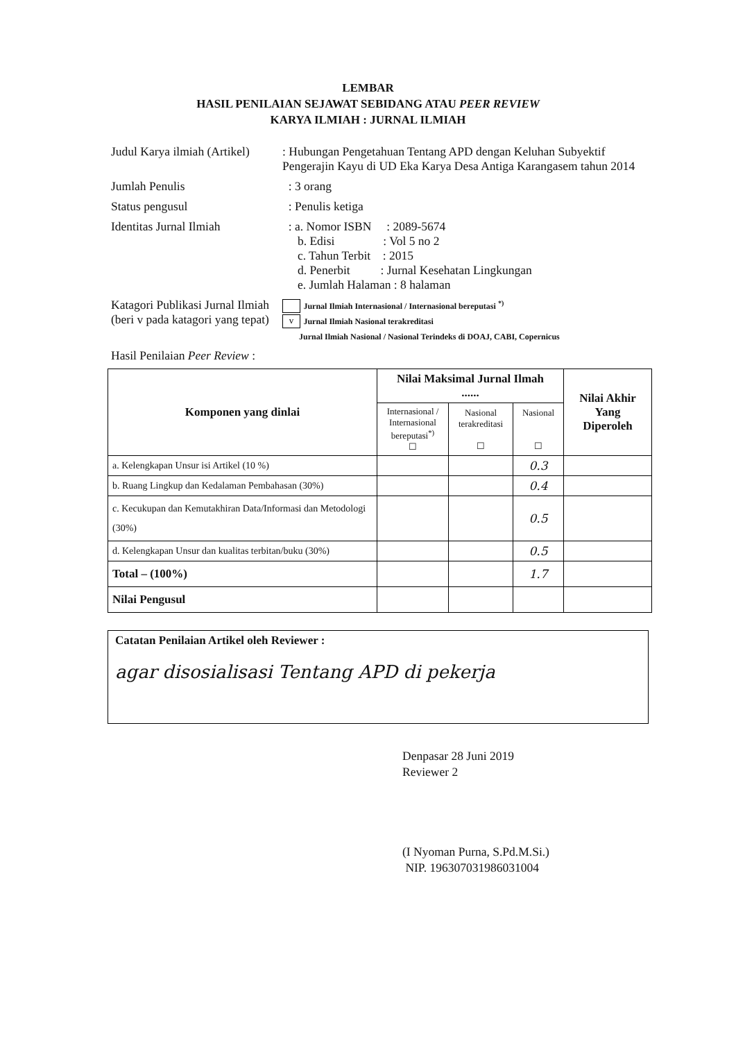LEMBAR
HASIL PENILAIAN SEJAWAT SEBIDANG ATAU PEER REVIEW
KARYA ILMIAH : JURNAL ILMIAH
| Judul Karya ilmiah (Artikel) | : Hubungan Pengetahuan Tentang APD dengan Keluhan Subyektif Pengerajin Kayu di UD Eka Karya Desa Antiga Karangasem tahun 2014 |
| Jumlah Penulis | : 3 orang |
| Status pengusul | : Penulis ketiga |
| Identitas Jurnal Ilmiah | : a. Nomor ISBN : 2089-5674 b. Edisi : Vol 5 no 2 c. Tahun Terbit : 2015 d. Penerbit : Jurnal Kesehatan Lingkungan e. Jumlah Halaman : 8 halaman |
| Katagori Publikasi Jurnal Ilmiah (beri v pada katagori yang tepat) | Jurnal Ilmiah Internasional / Internasional bereputasi <sup>*)</sup> v Jurnal Ilmiah Nasional terakreditasi Jurnal Ilmiah Nasional / Nasional Terindeks di DOAJ, CABI, Copernicus |
| Hasil Penilaian Peer Review : | |
| Komponen yang dinlai | Nilai Maksimal Jurnal Ilmah ...... | | | Nilai Akhir Yang Diperoleh |
| --- | --- | --- | --- | --- |
| | Internasional / Internasional bereputasi<sup>*)</sup> ☐ | Nasional terakreditasi ☐ | Nasional ☐ | |
| a. Kelengkapan Unsur isi Artikel (10 %) | | | 0.3 | |
| b. Ruang Lingkup dan Kedalaman Pembahasan (30%) | | | 0.4 | |
| c. Kecukupan dan Kemutakhiran Data/Informasi dan Metodologi (30%) | | | 0.5 | |
| d. Kelengkapan Unsur dan kualitas terbitan/buku (30%) | | | 0.5 | |
| Total – (100%) | | | 1.7 | |
| Nilai Pengusul | | | | |
Catatan Penilaian Artikel oleh Reviewer :
agar disosialisasi Tentang APD di pekerja
Denpasar 28 Juni 2019
Reviewer 2
(I Nyoman Purna, S.Pd.M.Si.)
NIP. 196307031986031004